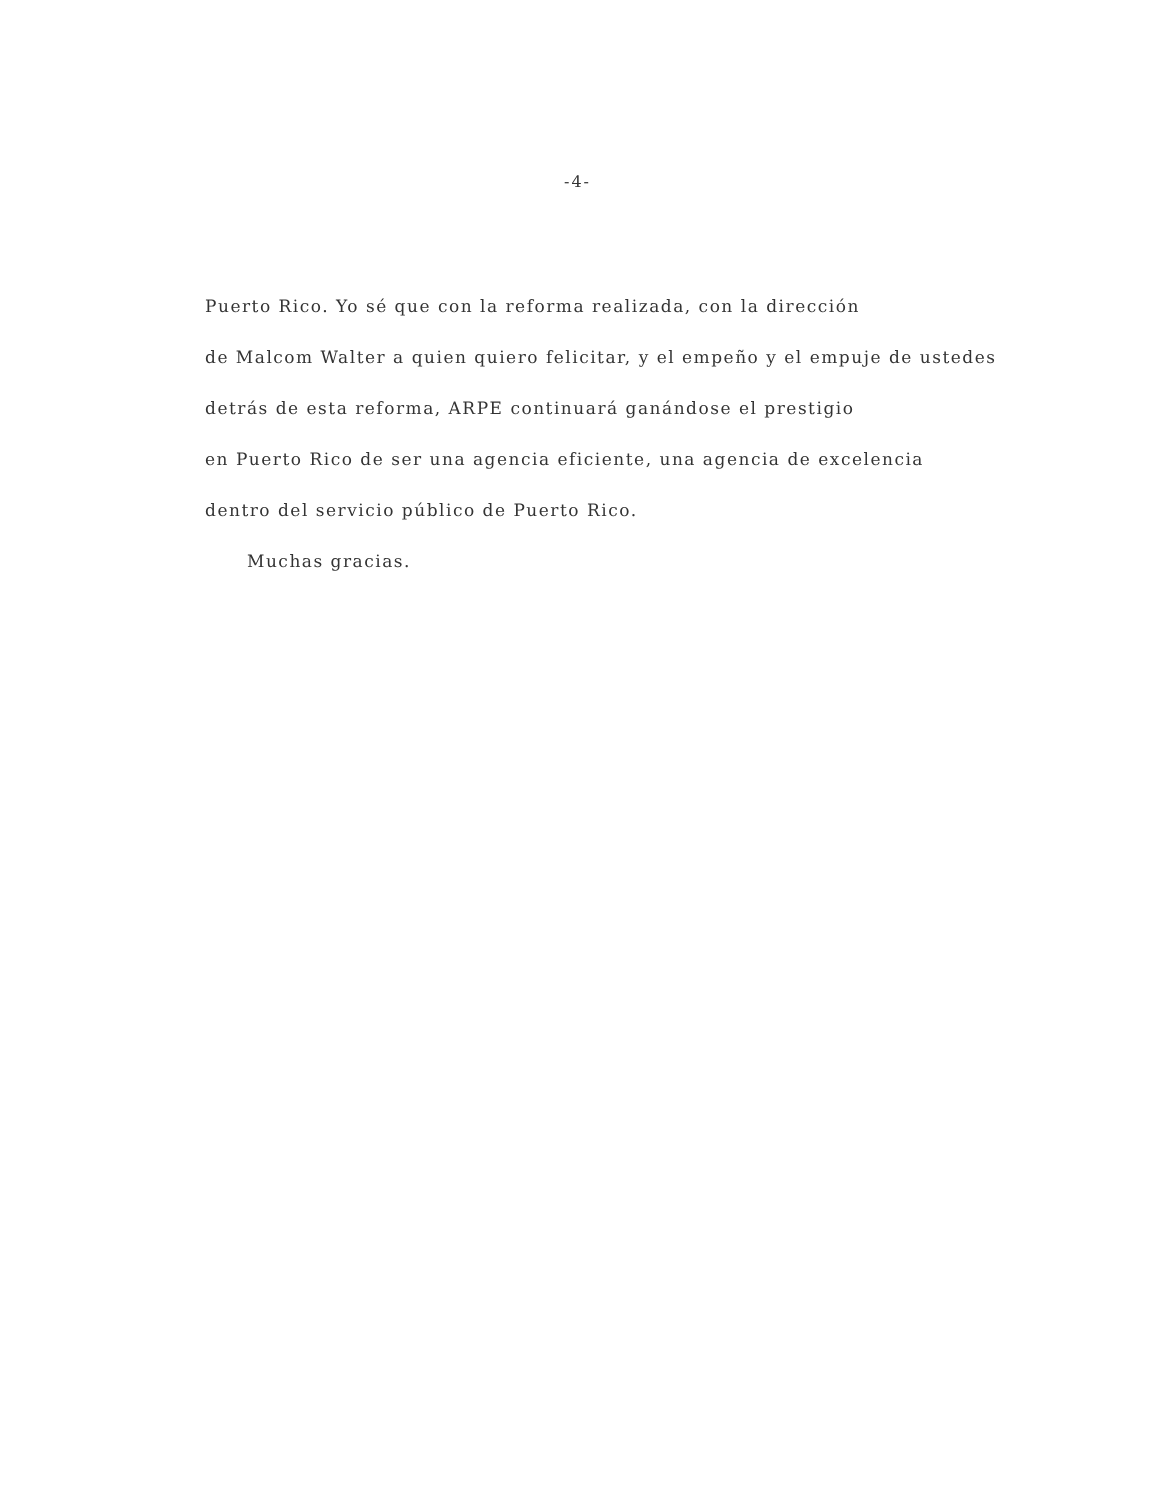-4-
Puerto Rico. Yo sé que con la reforma realizada, con la dirección
de Malcom Walter a quien quiero felicitar, y el empeño y el empuje de ustedes
detrás de esta reforma, ARPE continuará ganándose el prestigio
en Puerto Rico de ser una agencia eficiente, una agencia de excelencia
dentro del servicio público de Puerto Rico.
Muchas gracias.